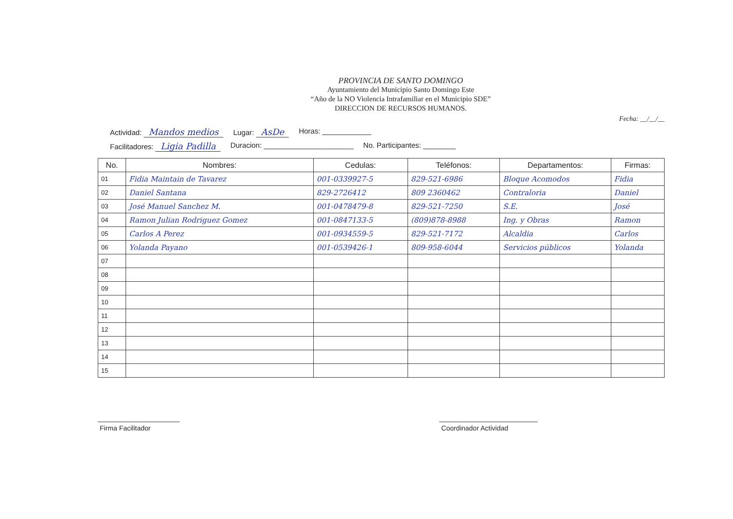PROVINCIA DE SANTO DOMINGO
Ayuntamiento del Municipio Santo Domingo Este
“Año de la NO Violencia Intrafamiliar en el Municipio SDE”
DIRECCION DE RECURSOS HUMANOS.
Fecha: __/__/__
Actividad: Mandos medios Lugar: AsDe Horas: ____________
Facilitadores: Ligia Padilla Duracion: ______________________ No. Participantes: ________
| No. | Nombres: | Cedulas: | Teléfonos: | Departamentos: | Firmas: |
| --- | --- | --- | --- | --- | --- |
| 01 | Fidia Maintain de Tavarez | 001-0339927-5 | 829-521-6986 | Bloque Acomodos | Fidia |
| 02 | Daniel Santana | 829-2726412 | 809 2360462 | Contraloria | Daniel |
| 03 | José Manuel Sanchez M. | 001-0478479-8 | 829-521-7250 | S.E. | José |
| 04 | Ramon Julian Rodriguez Gomez | 001-0847133-5 | (809)878-8988 | Ing. y Obras | Ramon |
| 05 | Carlos A Perez | 001-0934559-5 | 829-521-7172 | Alcaldia | Carlos |
| 06 | Yolanda Payano | 001-0539426-1 | 809-958-6044 | Servicios públicos | Yolanda |
| 07 | | | | | |
| 08 | | | | | |
| 09 | | | | | |
| 10 | | | | | |
| 11 | | | | | |
| 12 | | | | | |
| 13 | | | | | |
| 14 | | | | | |
| 15 | | | | | |
Firma Facilitador Coordinador Actividad